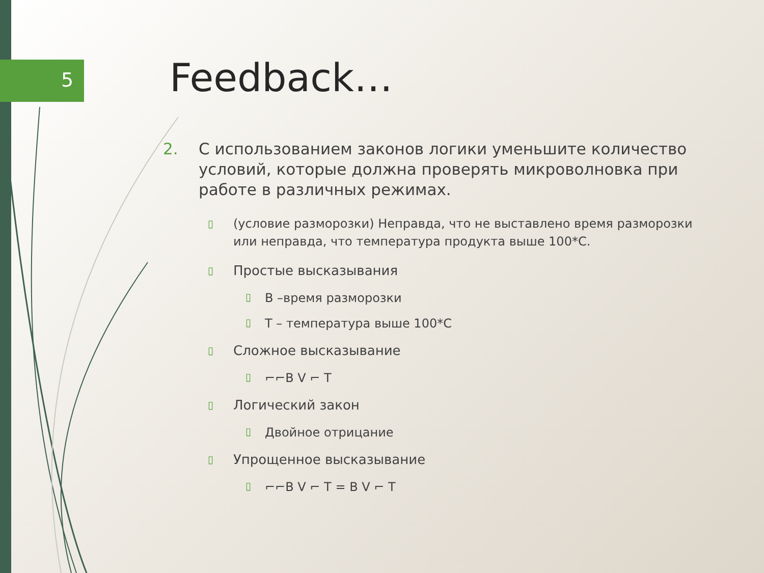5 Feedback…
2. С использованием законов логики уменьшите количество условий, которые должна проверять микроволновка при работе в различных режимах.
▯ (условие разморозки) Неправда, что не выставлено время разморозки или неправда, что температура продукта выше 100*С.
▯ Простые высказывания
▯ В –время разморозки
▯ Т – температура выше 100*С
▯ Сложное высказывание
▯ ⌐⌐В V ⌐ Т
▯ Логический закон
▯ Двойное отрицание
▯ Упрощенное высказывание
▯ ⌐⌐В V ⌐ Т = В V ⌐ Т